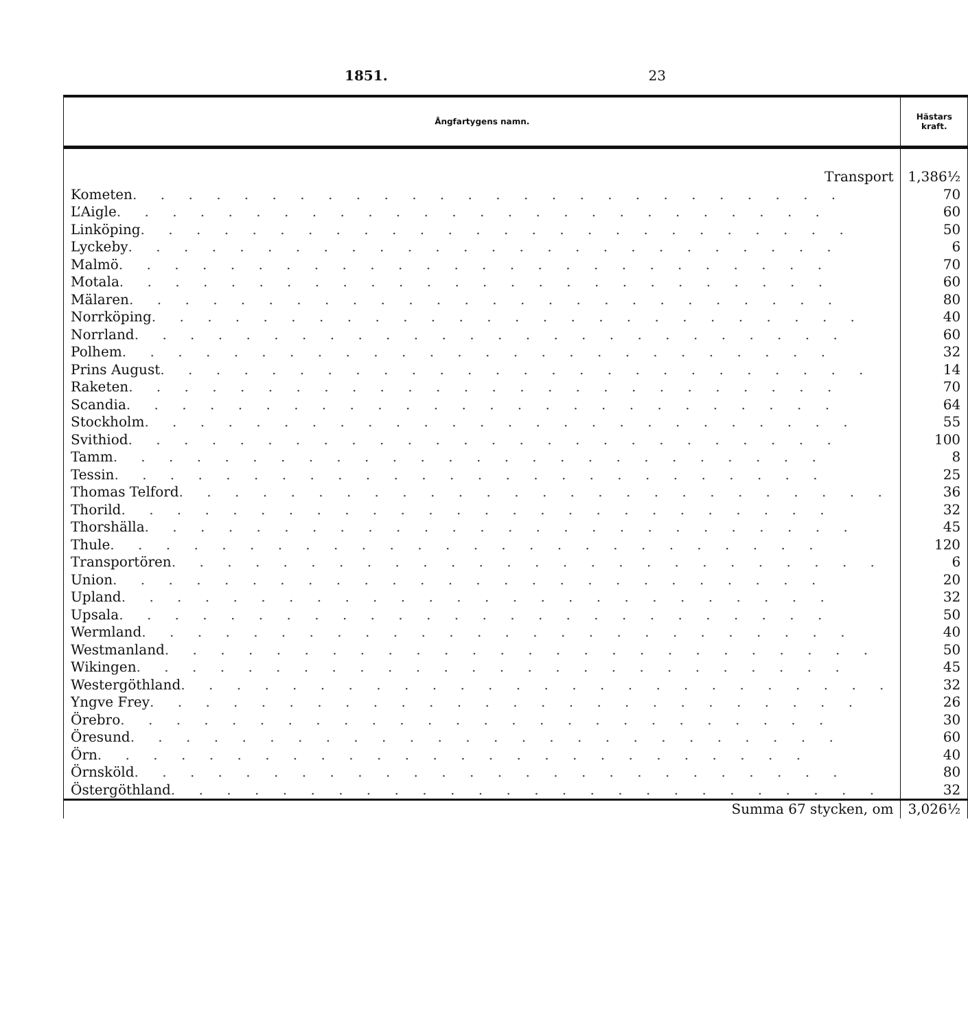1851. 23
| Ångfartygens namn. | Hästars kraft. |
| --- | --- |
| Transport | 1,386½ |
| Kometen . . . . . . . . . . . . . . . . . . . . . . . . . . | 70 |
| L’Aigle . . . . . . . . . . . . . . . . . . . . . . . . . . | 60 |
| Linköping . . . . . . . . . . . . . . . . . . . . . . . . . . | 50 |
| Lyckeby . . . . . . . . . . . . . . . . . . . . . . . . . . | 6 |
| Malmö . . . . . . . . . . . . . . . . . . . . . . . . . . | 70 |
| Motala . . . . . . . . . . . . . . . . . . . . . . . . . . | 60 |
| Mälaren . . . . . . . . . . . . . . . . . . . . . . . . . . | 80 |
| Norrköping . . . . . . . . . . . . . . . . . . . . . . . . . . | 40 |
| Norrland . . . . . . . . . . . . . . . . . . . . . . . . . . | 60 |
| Polhem . . . . . . . . . . . . . . . . . . . . . . . . . . | 32 |
| Prins August . . . . . . . . . . . . . . . . . . . . . . . . . . | 14 |
| Raketen . . . . . . . . . . . . . . . . . . . . . . . . . . | 70 |
| Scandia . . . . . . . . . . . . . . . . . . . . . . . . . . | 64 |
| Stockholm . . . . . . . . . . . . . . . . . . . . . . . . . . | 55 |
| Svithiod . . . . . . . . . . . . . . . . . . . . . . . . . . | 100 |
| Tamm . . . . . . . . . . . . . . . . . . . . . . . . . . | 8 |
| Tessin . . . . . . . . . . . . . . . . . . . . . . . . . . | 25 |
| Thomas Telford . . . . . . . . . . . . . . . . . . . . . . . . . . | 36 |
| Thorild . . . . . . . . . . . . . . . . . . . . . . . . . . | 32 |
| Thorshälla . . . . . . . . . . . . . . . . . . . . . . . . . . | 45 |
| Thule . . . . . . . . . . . . . . . . . . . . . . . . . . | 120 |
| Transportören . . . . . . . . . . . . . . . . . . . . . . . . . . | 6 |
| Union . . . . . . . . . . . . . . . . . . . . . . . . . . | 20 |
| Upland . . . . . . . . . . . . . . . . . . . . . . . . . . | 32 |
| Upsala . . . . . . . . . . . . . . . . . . . . . . . . . . | 50 |
| Wermland . . . . . . . . . . . . . . . . . . . . . . . . . . | 40 |
| Westmanland . . . . . . . . . . . . . . . . . . . . . . . . . . | 50 |
| Wikingen . . . . . . . . . . . . . . . . . . . . . . . . . . | 45 |
| Westergöthland . . . . . . . . . . . . . . . . . . . . . . . . . . | 32 |
| Yngve Frey . . . . . . . . . . . . . . . . . . . . . . . . . . | 26 |
| Örebro . . . . . . . . . . . . . . . . . . . . . . . . . . | 30 |
| Öresund . . . . . . . . . . . . . . . . . . . . . . . . . . | 60 |
| Örn . . . . . . . . . . . . . . . . . . . . . . . . . . | 40 |
| Örnsköld . . . . . . . . . . . . . . . . . . . . . . . . . . | 80 |
| Östergöthland . . . . . . . . . . . . . . . . . . . . . . . . . . | 32 |
| Summa 67 stycken, om | 3,026½ |